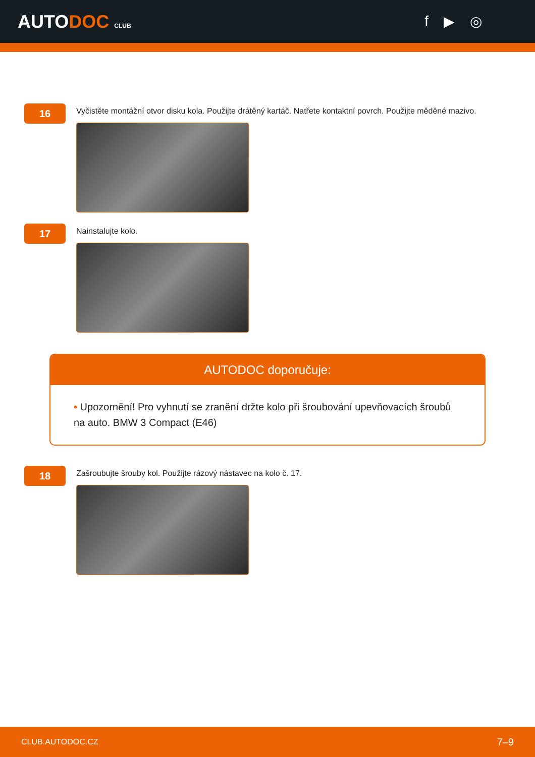AUTODOC CLUB
f ▶ ◎
16
Vyčistěte montážní otvor disku kola. Použijte drátěný kartáč. Natřete kontaktní povrch. Použijte měděné mazivo.
17
Nainstalujte kolo.
AUTODOC doporučuje:
• Upozornění! Pro vyhnutí se zranění držte kolo při šroubování upevňovacích šroubů na auto. BMW 3 Compact (E46)
18
Zašroubujte šrouby kol. Použijte rázový nástavec na kolo č. 17.
CLUB.AUTODOC.CZ 7–9